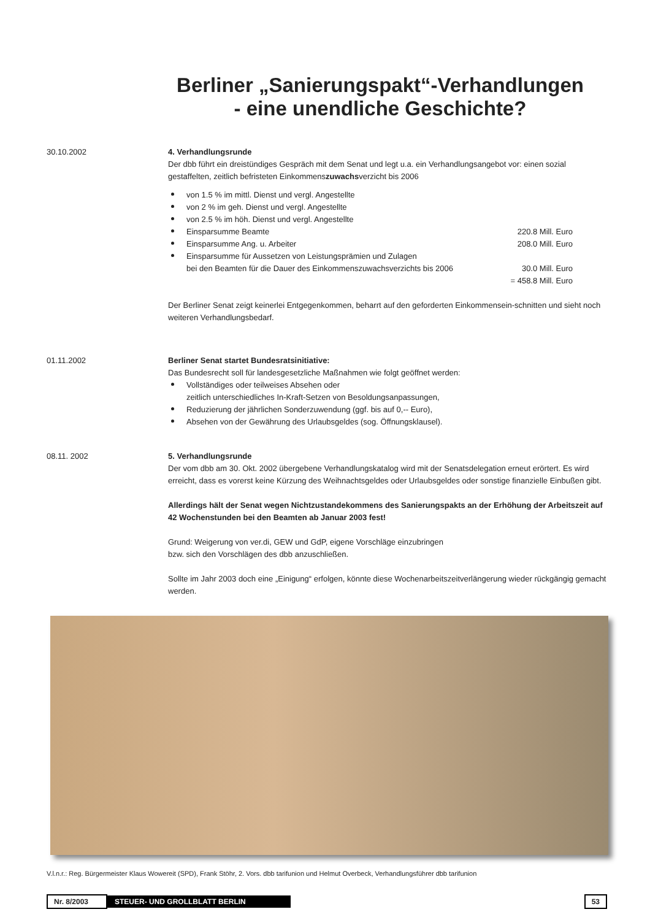Berliner „Sanierungspakt“-Verhandlungen
- eine unendliche Geschichte?
30.10.2002 4. Verhandlungsrunde
Der dbb führt ein dreistündiges Gespräch mit dem Senat und legt u.a. ein Verhandlungsangebot vor: einen sozial gestaffelten, zeitlich befristeten Einkommenszuwachsverzicht bis 2006
von 1.5 % im mittl. Dienst und vergl. Angestellte
von 2 % im geh. Dienst und vergl. Angestellte
von 2.5 % im höh. Dienst und vergl. Angestellte
Einsparsumme Beamte 220.8 Mill. Euro
Einsparsumme Ang. u. Arbeiter 208.0 Mill. Euro
Einsparsumme für Aussetzen von Leistungsprämien und Zulagen
bei den Beamten für die Dauer des Einkommenszuwachsverzichts bis 2006 30.0 Mill. Euro
= 458.8 Mill. Euro
Der Berliner Senat zeigt keinerlei Entgegenkommen, beharrt auf den geforderten Einkommensein-schnitten und sieht noch weiteren Verhandlungsbedarf.
01.11.2002 Berliner Senat startet Bundesratsinitiative:
Das Bundesrecht soll für landesgesetzliche Maßnahmen wie folgt geöffnet werden:
Vollständiges oder teilweises Absehen oder
zeitlich unterschiedliches In-Kraft-Setzen von Besoldungsanpassungen,
Reduzierung der jährlichen Sonderzuwendung (ggf. bis auf 0,-- Euro),
Absehen von der Gewährung des Urlaubsgeldes (sog. Öffnungsklausel).
08.11. 2002 5. Verhandlungsrunde
Der vom dbb am 30. Okt. 2002 übergebene Verhandlungskatalog wird mit der Senatsdelegation erneut erörtert. Es wird erreicht, dass es vorerst keine Kürzung des Weihnachtsgeldes oder Urlaubsgeldes oder sonstige finanzielle Einbußen gibt.
Allerdings hält der Senat wegen Nichtzustandekommens des Sanierungspakts an der Erhöhung der Arbeitszeit auf 42 Wochenstunden bei den Beamten ab Januar 2003 fest!
Grund: Weigerung von ver.di, GEW und GdP, eigene Vorschläge einzubringen
bzw. sich den Vorschlägen des dbb anzuschließen.
Sollte im Jahr 2003 doch eine „Einigung“ erfolgen, könnte diese Wochenarbeitszeitverlängerung wieder rückgängig gemacht werden.
V.l.n.r.: Reg. Bürgermeister Klaus Wowereit (SPD), Frank Stöhr, 2. Vors. dbb tarifunion und Helmut Overbeck, Verhandlungsführer dbb tarifunion
Nr. 8/2003 STEUER- UND GROLLBLATT BERLIN 53